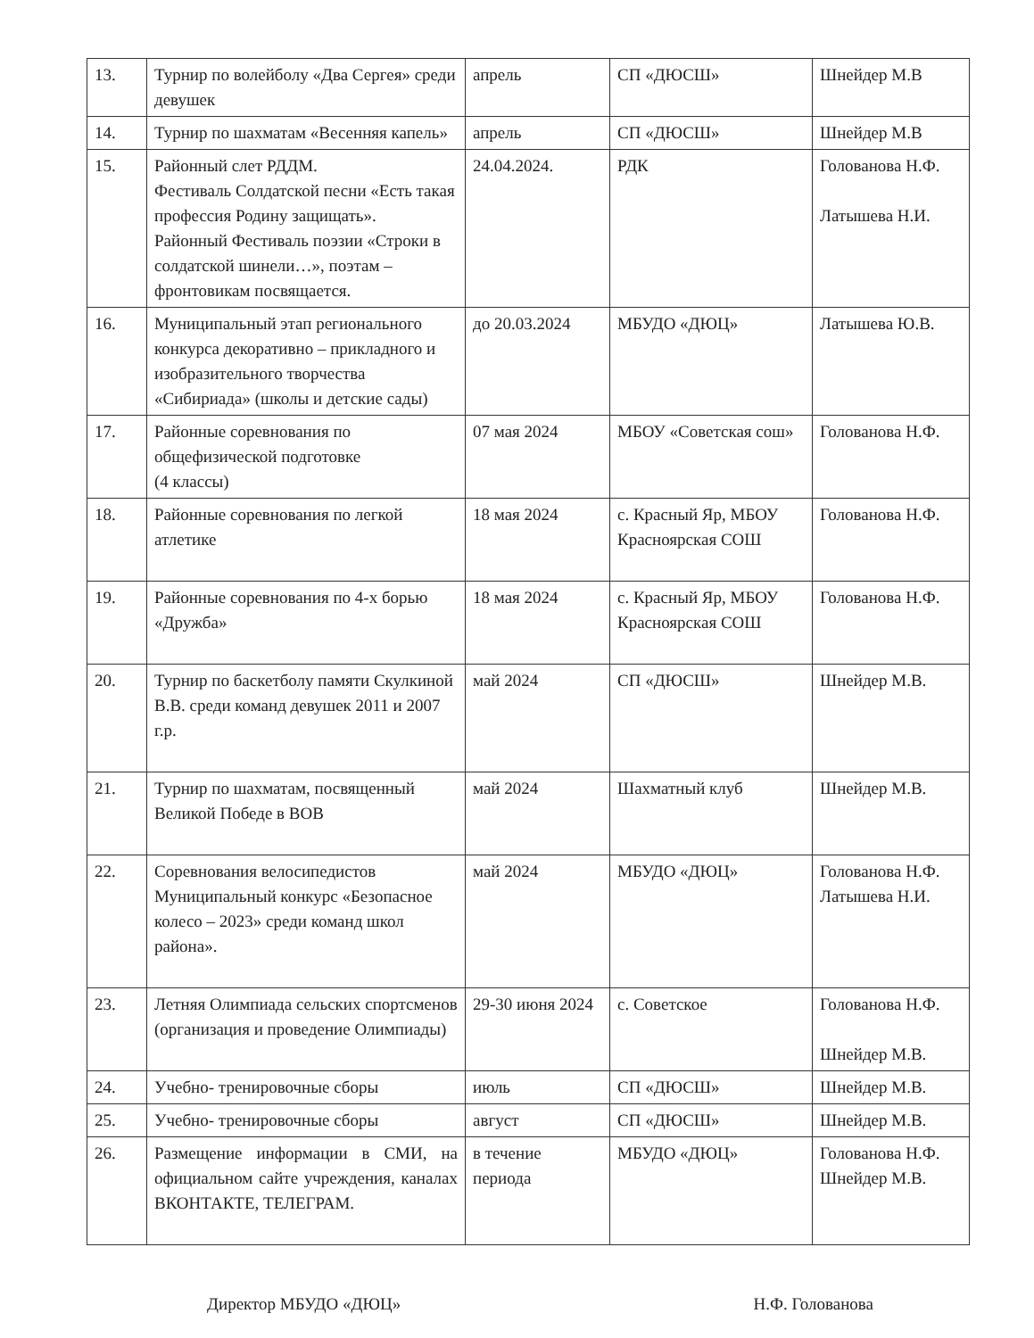| 13. | Турнир по волейболу «Два Сергея» среди девушек | апрель | СП «ДЮСШ» | Шнейдер М.В |
| 14. | Турнир по шахматам «Весенняя капель» | апрель | СП «ДЮСШ» | Шнейдер М.В |
| 15. | Районный слет РДДМ. Фестиваль Солдатской песни «Есть такая профессия Родину защищать». Районный Фестиваль поэзии «Строки в солдатской шинели…», поэтам – фронтовикам посвящается. | 24.04.2024. | РДК | Голованова Н.Ф. Латышева Н.И. |
| 16. | Муниципальный этап регионального конкурса декоративно – прикладного и изобразительного творчества «Сибириада» (школы и детские сады) | до 20.03.2024 | МБУДО «ДЮЦ» | Латышева Ю.В. |
| 17. | Районные соревнования по общефизической подготовке (4 классы) | 07 мая 2024 | МБОУ «Советская сош» | Голованова Н.Ф. |
| 18. | Районные соревнования по легкой атлетике | 18 мая 2024 | с. Красный Яр, МБОУ Красноярская СОШ | Голованова Н.Ф. |
| 19. | Районные соревнования по 4-х борью «Дружба» | 18 мая 2024 | с. Красный Яр, МБОУ Красноярская СОШ | Голованова Н.Ф. |
| 20. | Турнир по баскетболу памяти Скулкиной В.В. среди команд девушек 2011 и 2007 г.р. | май 2024 | СП «ДЮСШ» | Шнейдер М.В. |
| 21. | Турнир по шахматам, посвященный Великой Победе в ВОВ | май 2024 | Шахматный клуб | Шнейдер М.В. |
| 22. | Соревнования велосипедистов Муниципальный конкурс «Безопасное колесо – 2023» среди команд школ района». | май 2024 | МБУДО «ДЮЦ» | Голованова Н.Ф. Латышева Н.И. |
| 23. | Летняя Олимпиада сельских спортсменов (организация и проведение Олимпиады) | 29-30 июня 2024 | с. Советское | Голованова Н.Ф. Шнейдер М.В. |
| 24. | Учебно- тренировочные сборы | июль | СП «ДЮСШ» | Шнейдер М.В. |
| 25. | Учебно- тренировочные сборы | август | СП «ДЮСШ» | Шнейдер М.В. |
| 26. | Размещение информации в СМИ, на официальном сайте учреждения, каналах ВКОНТАКТЕ, ТЕЛЕГРАМ. | в течение периода | МБУДО «ДЮЦ» | Голованова Н.Ф. Шнейдер М.В. |
Директор МБУДО «ДЮЦ» Н.Ф. Голованова